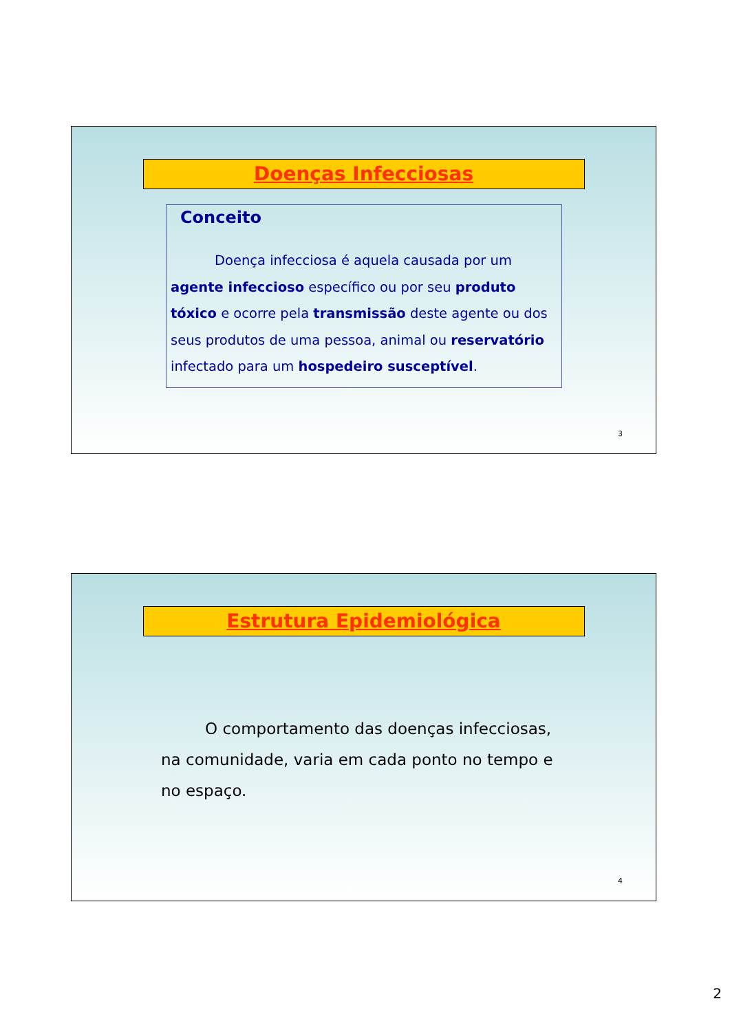Doenças Infecciosas
Conceito
Doença infecciosa é aquela causada por um agente infeccioso específico ou por seu produto tóxico e ocorre pela transmissão deste agente ou dos seus produtos de uma pessoa, animal ou reservatório infectado para um hospedeiro susceptível.
3
Estrutura Epidemiológica
O comportamento das doenças infecciosas, na comunidade, varia em cada ponto no tempo e no espaço.
4
2